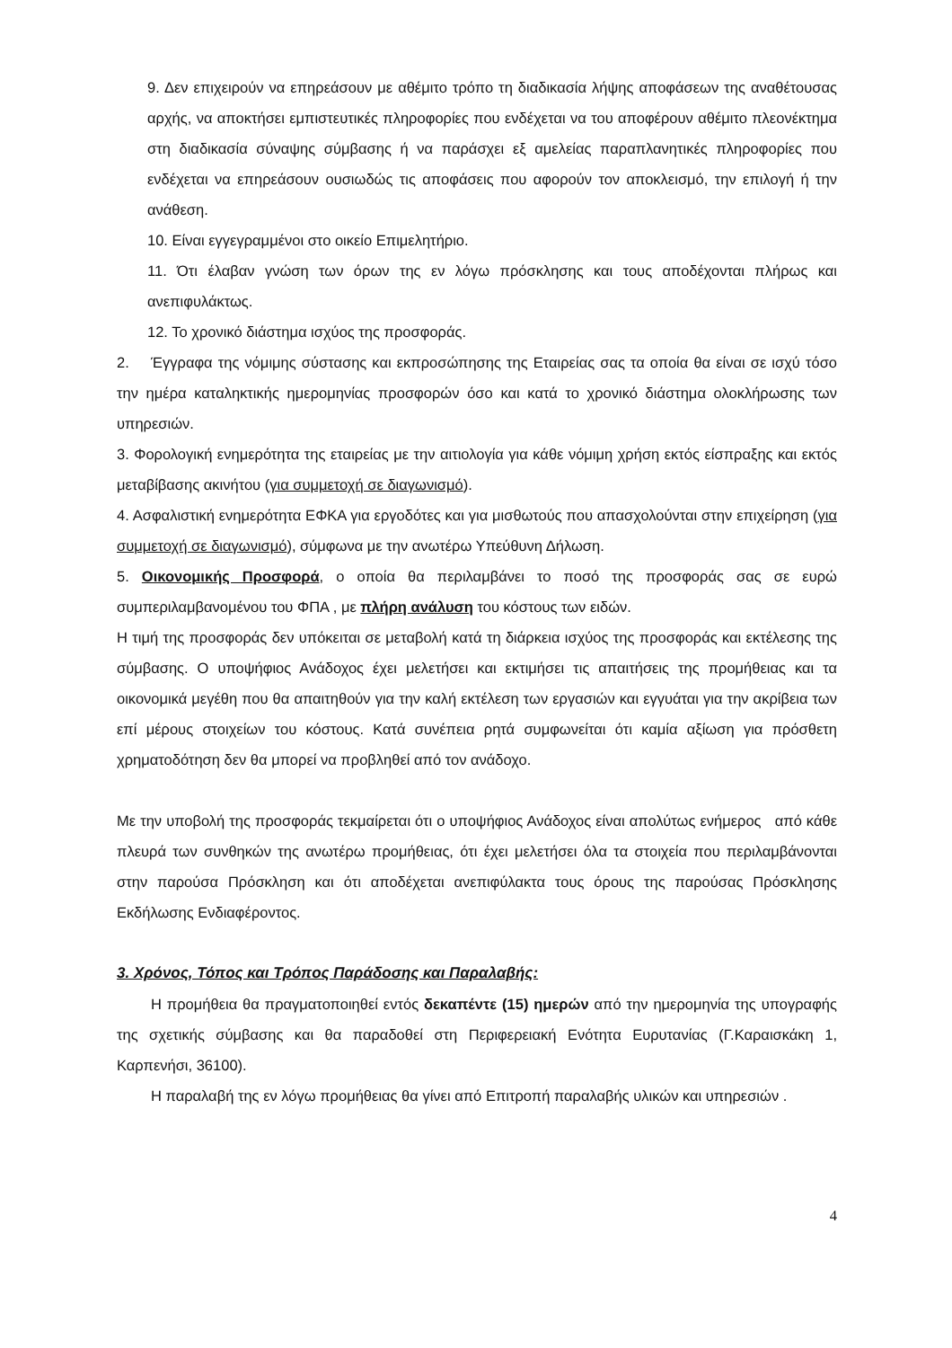9. Δεν επιχειρούν να επηρεάσουν με αθέμιτο τρόπο τη διαδικασία λήψης αποφάσεων της αναθέτουσας αρχής, να αποκτήσει εμπιστευτικές πληροφορίες που ενδέχεται να του αποφέρουν αθέμιτο πλεονέκτημα στη διαδικασία σύναψης σύμβασης ή να παράσχει εξ αμελείας παραπλανητικές πληροφορίες που ενδέχεται να επηρεάσουν ουσιωδώς τις αποφάσεις που αφορούν τον αποκλεισμό, την επιλογή ή την ανάθεση.
10. Είναι εγγεγραμμένοι στο οικείο Επιμελητήριο.
11. Ότι έλαβαν γνώση των όρων της εν λόγω πρόσκλησης και τους αποδέχονται πλήρως και ανεπιφυλάκτως.
12. Το χρονικό διάστημα ισχύος της προσφοράς.
2. Έγγραφα της νόμιμης σύστασης και εκπροσώπησης της Εταιρείας σας τα οποία θα είναι σε ισχύ τόσο την ημέρα καταληκτικής ημερομηνίας προσφορών όσο και κατά το χρονικό διάστημα ολοκλήρωσης των υπηρεσιών.
3. Φορολογική ενημερότητα της εταιρείας με την αιτιολογία για κάθε νόμιμη χρήση εκτός είσπραξης και εκτός μεταβίβασης ακινήτου (για συμμετοχή σε διαγωνισμό).
4. Ασφαλιστική ενημερότητα ΕΦΚΑ για εργοδότες και για μισθωτούς που απασχολούνται στην επιχείρηση (για συμμετοχή σε διαγωνισμό), σύμφωνα με την ανωτέρω Υπεύθυνη Δήλωση.
5. Οικονομικής Προσφορά, ο οποία θα περιλαμβάνει το ποσό της προσφοράς σας σε ευρώ συμπεριλαμβανομένου του ΦΠΑ , με πλήρη ανάλυση του κόστους των ειδών.
Η τιμή της προσφοράς δεν υπόκειται σε μεταβολή κατά τη διάρκεια ισχύος της προσφοράς και εκτέλεσης της σύμβασης. Ο υποψήφιος Ανάδοχος έχει μελετήσει και εκτιμήσει τις απαιτήσεις της προμήθειας και τα οικονομικά μεγέθη που θα απαιτηθούν για την καλή εκτέλεση των εργασιών και εγγυάται για την ακρίβεια των επί μέρους στοιχείων του κόστους. Κατά συνέπεια ρητά συμφωνείται ότι καμία αξίωση για πρόσθετη χρηματοδότηση δεν θα μπορεί να προβληθεί από τον ανάδοχο.
Με την υποβολή της προσφοράς τεκμαίρεται ότι ο υποψήφιος Ανάδοχος είναι απολύτως ενήμερος από κάθε πλευρά των συνθηκών της ανωτέρω προμήθειας, ότι έχει μελετήσει όλα τα στοιχεία που περιλαμβάνονται στην παρούσα Πρόσκληση και ότι αποδέχεται ανεπιφύλακτα τους όρους της παρούσας Πρόσκλησης Εκδήλωσης Ενδιαφέροντος.
3. Χρόνος, Τόπος και Τρόπος Παράδοσης και Παραλαβής:
Η προμήθεια θα πραγματοποιηθεί εντός δεκαπέντε (15) ημερών από την ημερομηνία της υπογραφής της σχετικής σύμβασης και θα παραδοθεί στη Περιφερειακή Ενότητα Ευρυτανίας (Γ.Καραισκάκη 1, Καρπενήσι, 36100).
Η παραλαβή της εν λόγω προμήθειας θα γίνει από Επιτροπή παραλαβής υλικών και υπηρεσιών .
4